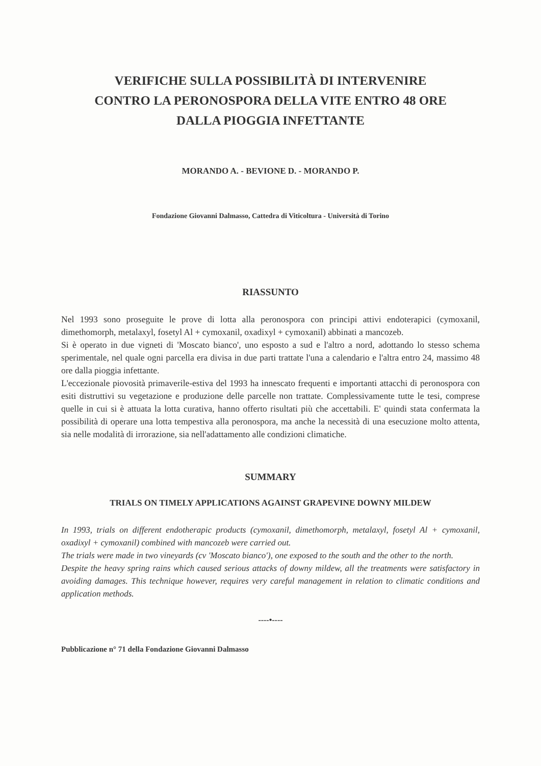VERIFICHE SULLA POSSIBILITÀ DI INTERVENIRE
CONTRO LA PERONOSPORA DELLA VITE ENTRO 48 ORE
DALLA PIOGGIA INFETTANTE
MORANDO A. - BEVIONE D. - MORANDO P.
Fondazione Giovanni Dalmasso, Cattedra di Viticoltura - Università di Torino
RIASSUNTO
Nel 1993 sono proseguite le prove di lotta alla peronospora con principi attivi endoterapici (cymoxanil, dimethomorph, metalaxyl, fosetyl Al + cymoxanil, oxadixyl + cymoxanil) abbinati a mancozeb.
Si è operato in due vigneti di 'Moscato bianco', uno esposto a sud e l'altro a nord, adottando lo stesso schema sperimentale, nel quale ogni parcella era divisa in due parti trattate l'una a calendario e l'altra entro 24, massimo 48 ore dalla pioggia infettante.
L'eccezionale piovosità primaverile-estiva del 1993 ha innescato frequenti e importanti attacchi di peronospora con esiti distruttivi su vegetazione e produzione delle parcelle non trattate. Complessivamente tutte le tesi, comprese quelle in cui si è attuata la lotta curativa, hanno offerto risultati più che accettabili. E' quindi stata confermata la possibilità di operare una lotta tempestiva alla peronospora, ma anche la necessità di una esecuzione molto attenta, sia nelle modalità di irrorazione, sia nell'adattamento alle condizioni climatiche.
SUMMARY
TRIALS ON TIMELY APPLICATIONS AGAINST GRAPEVINE DOWNY MILDEW
In 1993, trials on different endotherapic products (cymoxanil, dimethomorph, metalaxyl, fosetyl Al + cymoxanil, oxadixyl + cymoxanil) combined with mancozeb were carried out.
The trials were made in two vineyards (cv 'Moscato bianco'), one exposed to the south and the other to the north.
Despite the heavy spring rains which caused serious attacks of downy mildew, all the treatments were satisfactory in avoiding damages. This technique however, requires very careful management in relation to climatic conditions and application methods.
----•----
Pubblicazione n° 71 della Fondazione Giovanni Dalmasso